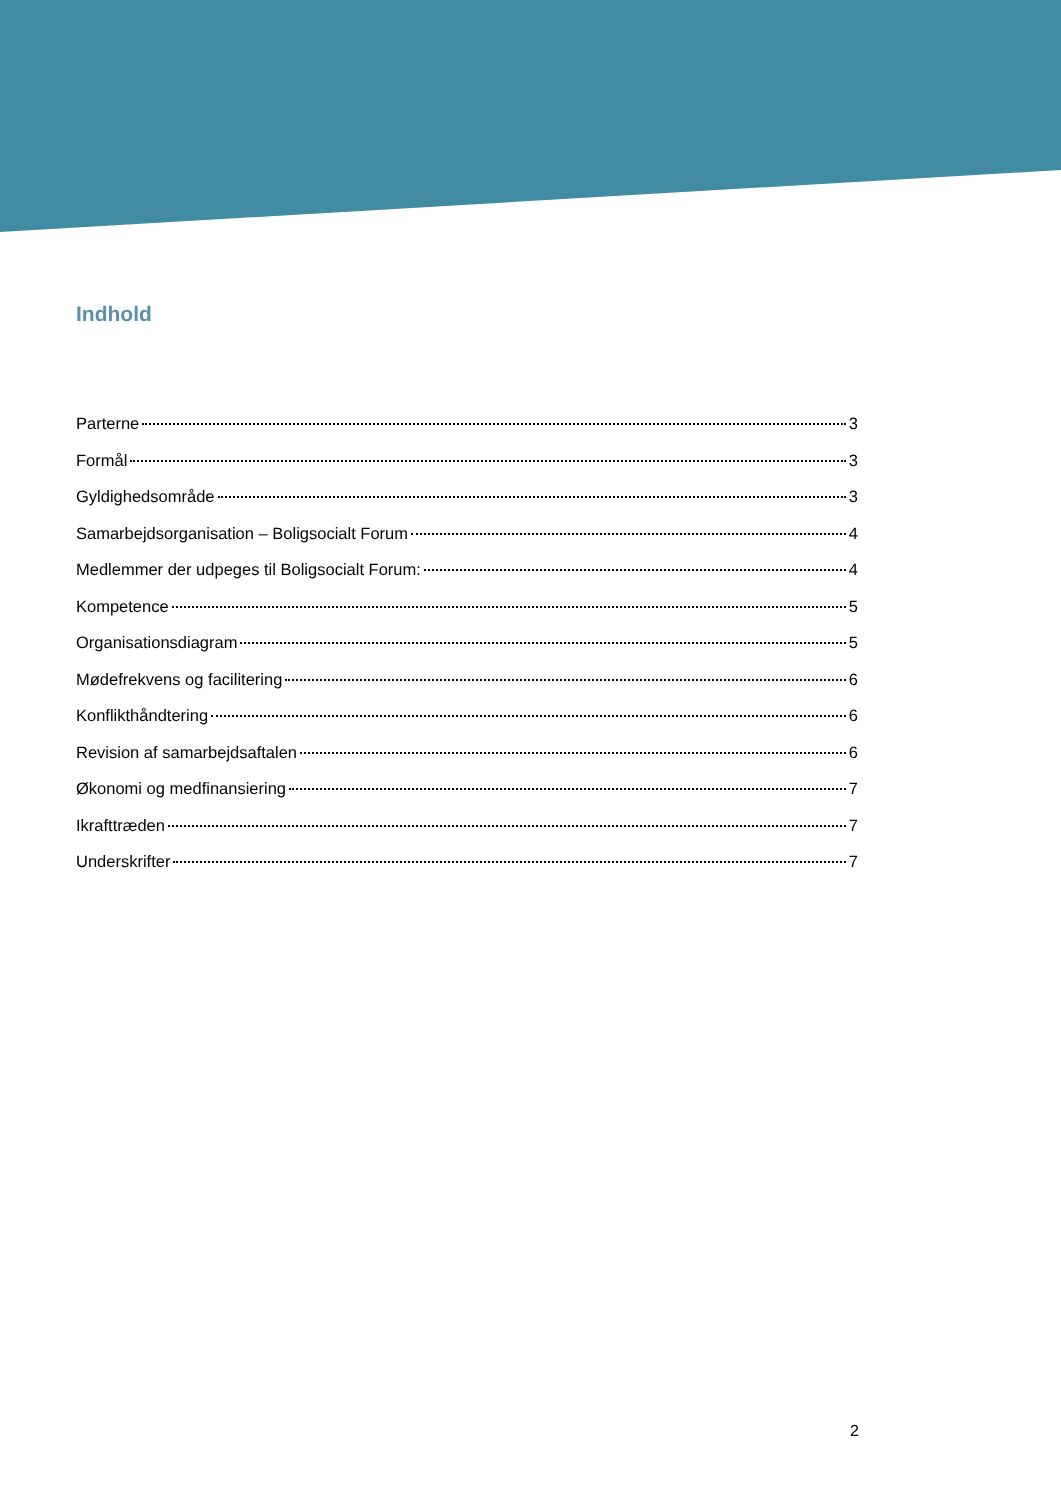Indhold
Parterne 3
Formål 3
Gyldighedsområde 3
Samarbejdsorganisation – Boligsocialt Forum 4
Medlemmer der udpeges til Boligsocialt Forum: 4
Kompetence 5
Organisationsdiagram 5
Mødefrekvens og facilitering 6
Konflikthåndtering 6
Revision af samarbejdsaftalen 6
Økonomi og medfinansiering 7
Ikrafttræden 7
Underskrifter 7
2